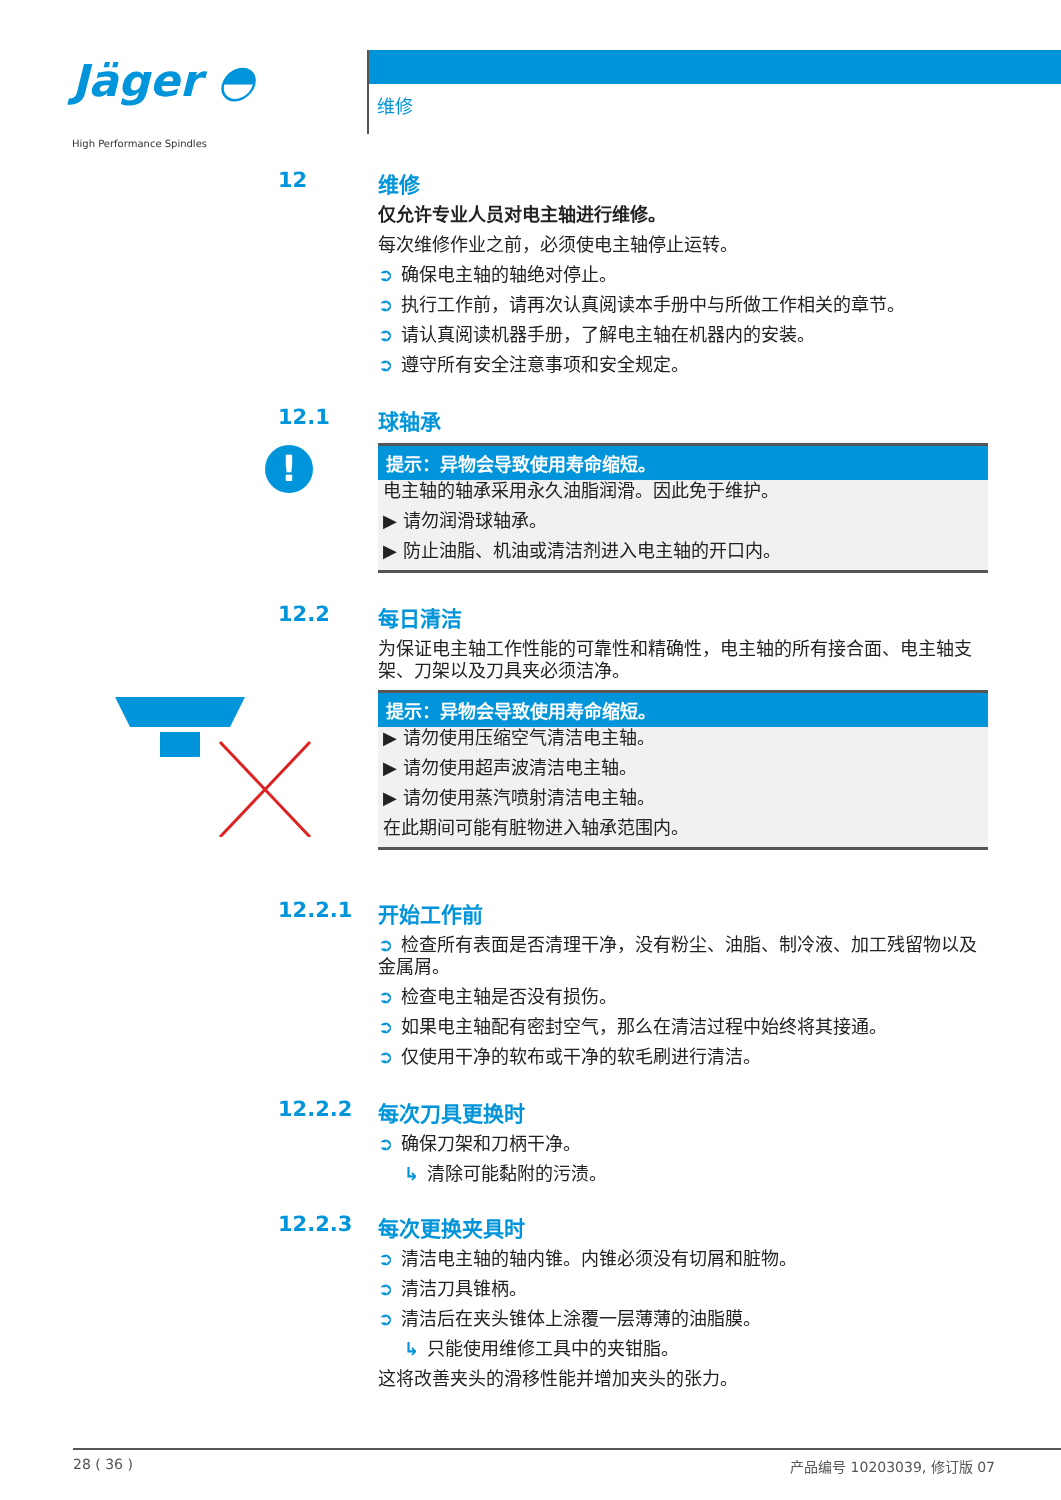Jäger ◓
High Performance Spindles
维修
12
维修
仅允许专业人员对电主轴进行维修。
每次维修作业之前，必须使电主轴停止运转。
➲ 确保电主轴的轴绝对停止。
➲ 执行工作前，请再次认真阅读本手册中与所做工作相关的章节。
➲ 请认真阅读机器手册，了解电主轴在机器内的安装。
➲ 遵守所有安全注意事项和安全规定。
12.1
!
球轴承
提示：异物会导致使用寿命缩短。
电主轴的轴承采用永久油脂润滑。因此免于维护。
▶ 请勿润滑球轴承。
▶ 防止油脂、机油或清洁剂进入电主轴的开口内。
12.2
每日清洁
为保证电主轴工作性能的可靠性和精确性，电主轴的所有接合面、电主轴支架、刀架以及刀具夹必须洁净。
提示：异物会导致使用寿命缩短。
▶ 请勿使用压缩空气清洁电主轴。
▶ 请勿使用超声波清洁电主轴。
▶ 请勿使用蒸汽喷射清洁电主轴。
在此期间可能有脏物进入轴承范围内。
12.2.1
开始工作前
➲ 检查所有表面是否清理干净，没有粉尘、油脂、制冷液、加工残留物以及金属屑。
➲ 检查电主轴是否没有损伤。
➲ 如果电主轴配有密封空气，那么在清洁过程中始终将其接通。
➲ 仅使用干净的软布或干净的软毛刷进行清洁。
12.2.2
每次刀具更换时
➲ 确保刀架和刀柄干净。
↳ 清除可能黏附的污渍。
12.2.3
每次更换夹具时
➲ 清洁电主轴的轴内锥。内锥必须没有切屑和脏物。
➲ 清洁刀具锥柄。
➲ 清洁后在夹头锥体上涂覆一层薄薄的油脂膜。
↳ 只能使用维修工具中的夹钳脂。
这将改善夹头的滑移性能并增加夹头的张力。
28 ( 36 ) 产品编号 10203039, 修订版 07